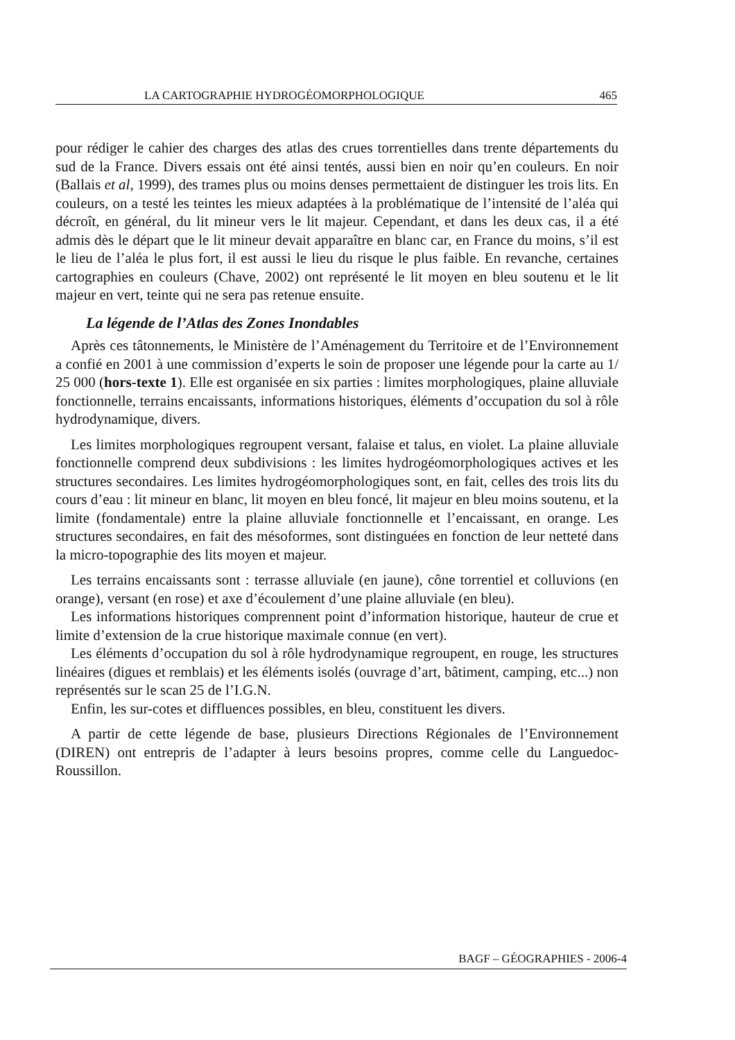LA CARTOGRAPHIE HYDROGÉOMORPHOLOGIQUE 465
pour rédiger le cahier des charges des atlas des crues torrentielles dans trente départements du sud de la France. Divers essais ont été ainsi tentés, aussi bien en noir qu’en couleurs. En noir (Ballais et al, 1999), des trames plus ou moins denses permettaient de distinguer les trois lits. En couleurs, on a testé les teintes les mieux adaptées à la problématique de l’intensité de l’aléa qui décroît, en général, du lit mineur vers le lit majeur. Cependant, et dans les deux cas, il a été admis dès le départ que le lit mineur devait apparaître en blanc car, en France du moins, s’il est le lieu de l’aléa le plus fort, il est aussi le lieu du risque le plus faible. En revanche, certaines cartographies en couleurs (Chave, 2002) ont représenté le lit moyen en bleu soutenu et le lit majeur en vert, teinte qui ne sera pas retenue ensuite.
La légende de l’Atlas des Zones Inondables
Après ces tâtonnements, le Ministère de l’Aménagement du Territoire et de l’Environnement a confié en 2001 à une commission d’experts le soin de proposer une légende pour la carte au 1/ 25 000 (hors-texte 1). Elle est organisée en six parties : limites morphologiques, plaine alluviale fonctionnelle, terrains encaissants, informations historiques, éléments d’occupation du sol à rôle hydrodynamique, divers.
Les limites morphologiques regroupent versant, falaise et talus, en violet. La plaine alluviale fonctionnelle comprend deux subdivisions : les limites hydrogéomorphologiques actives et les structures secondaires. Les limites hydrogéomorphologiques sont, en fait, celles des trois lits du cours d’eau : lit mineur en blanc, lit moyen en bleu foncé, lit majeur en bleu moins soutenu, et la limite (fondamentale) entre la plaine alluviale fonctionnelle et l’encaissant, en orange. Les structures secondaires, en fait des mésoformes, sont distinguées en fonction de leur netteté dans la micro-topographie des lits moyen et majeur.
Les terrains encaissants sont : terrasse alluviale (en jaune), cône torrentiel et colluvions (en orange), versant (en rose) et axe d’écoulement d’une plaine alluviale (en bleu).
Les informations historiques comprennent point d’information historique, hauteur de crue et limite d’extension de la crue historique maximale connue (en vert).
Les éléments d’occupation du sol à rôle hydrodynamique regroupent, en rouge, les structures linéaires (digues et remblais) et les éléments isolés (ouvrage d’art, bâtiment, camping, etc...) non représentés sur le scan 25 de l’I.G.N.
Enfin, les sur-cotes et diffluences possibles, en bleu, constituent les divers.
A partir de cette légende de base, plusieurs Directions Régionales de l’Environnement (DIREN) ont entrepris de l’adapter à leurs besoins propres, comme celle du Languedoc-Roussillon.
BAGF – GÉOGRAPHIES - 2006-4